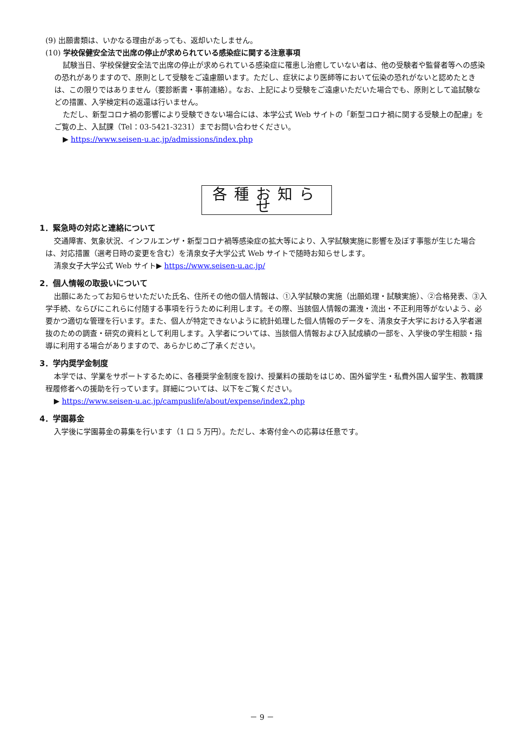(9) 出願書類は、いかなる理由があっても、返却いたしません。
(10) 学校保健安全法で出席の停止が求められている感染症に関する注意事項
試験当日、学校保健安全法で出席の停止が求められている感染症に罹患し治癒していない者は、他の受験者や監督者等への感染の恐れがありますので、原則として受験をご遠慮願います。ただし、症状により医師等において伝染の恐れがないと認めたときは、この限りではありません（要診断書・事前連絡）。なお、上記により受験をご遠慮いただいた場合でも、原則として追試験などの措置、入学検定料の返還は行いません。
ただし、新型コロナ禍の影響により受験できない場合には、本学公式 Web サイトの「新型コロナ禍に関する受験上の配慮」をご覧の上、入試課（Tel：03-5421-3231）までお問い合わせください。
▶ https://www.seisen-u.ac.jp/admissions/index.php
各種お知らせ
1．緊急時の対応と連絡について
交通障害、気象状況、インフルエンザ・新型コロナ禍等感染症の拡大等により、入学試験実施に影響を及ぼす事態が生じた場合は、対応措置（選考日時の変更を含む）を清泉女子大学公式 Web サイトで随時お知らせします。
清泉女子大学公式 Web サイト▶ https://www.seisen-u.ac.jp/
2．個人情報の取扱いについて
出願にあたってお知らせいただいた氏名、住所その他の個人情報は、①入学試験の実施（出願処理・試験実施）、②合格発表、③入学手続、ならびにこれらに付随する事項を行うために利用します。その際、当該個人情報の漏洩・流出・不正利用等がないよう、必要かつ適切な管理を行います。また、個人が特定できないように統計処理した個人情報のデータを、清泉女子大学における入学者選抜のための調査・研究の資料として利用します。入学者については、当該個人情報および入試成績の一部を、入学後の学生相談・指導に利用する場合がありますので、あらかじめご了承ください。
3．学内奨学金制度
本学では、学業をサポートするために、各種奨学金制度を設け、授業料の援助をはじめ、国外留学生・私費外国人留学生、教職課程履修者への援助を行っています。詳細については、以下をご覧ください。
▶ https://www.seisen-u.ac.jp/campuslife/about/expense/index2.php
4．学園募金
入学後に学園募金の募集を行います（1 口 5 万円）。ただし、本寄付金への応募は任意です。
－ 9 －